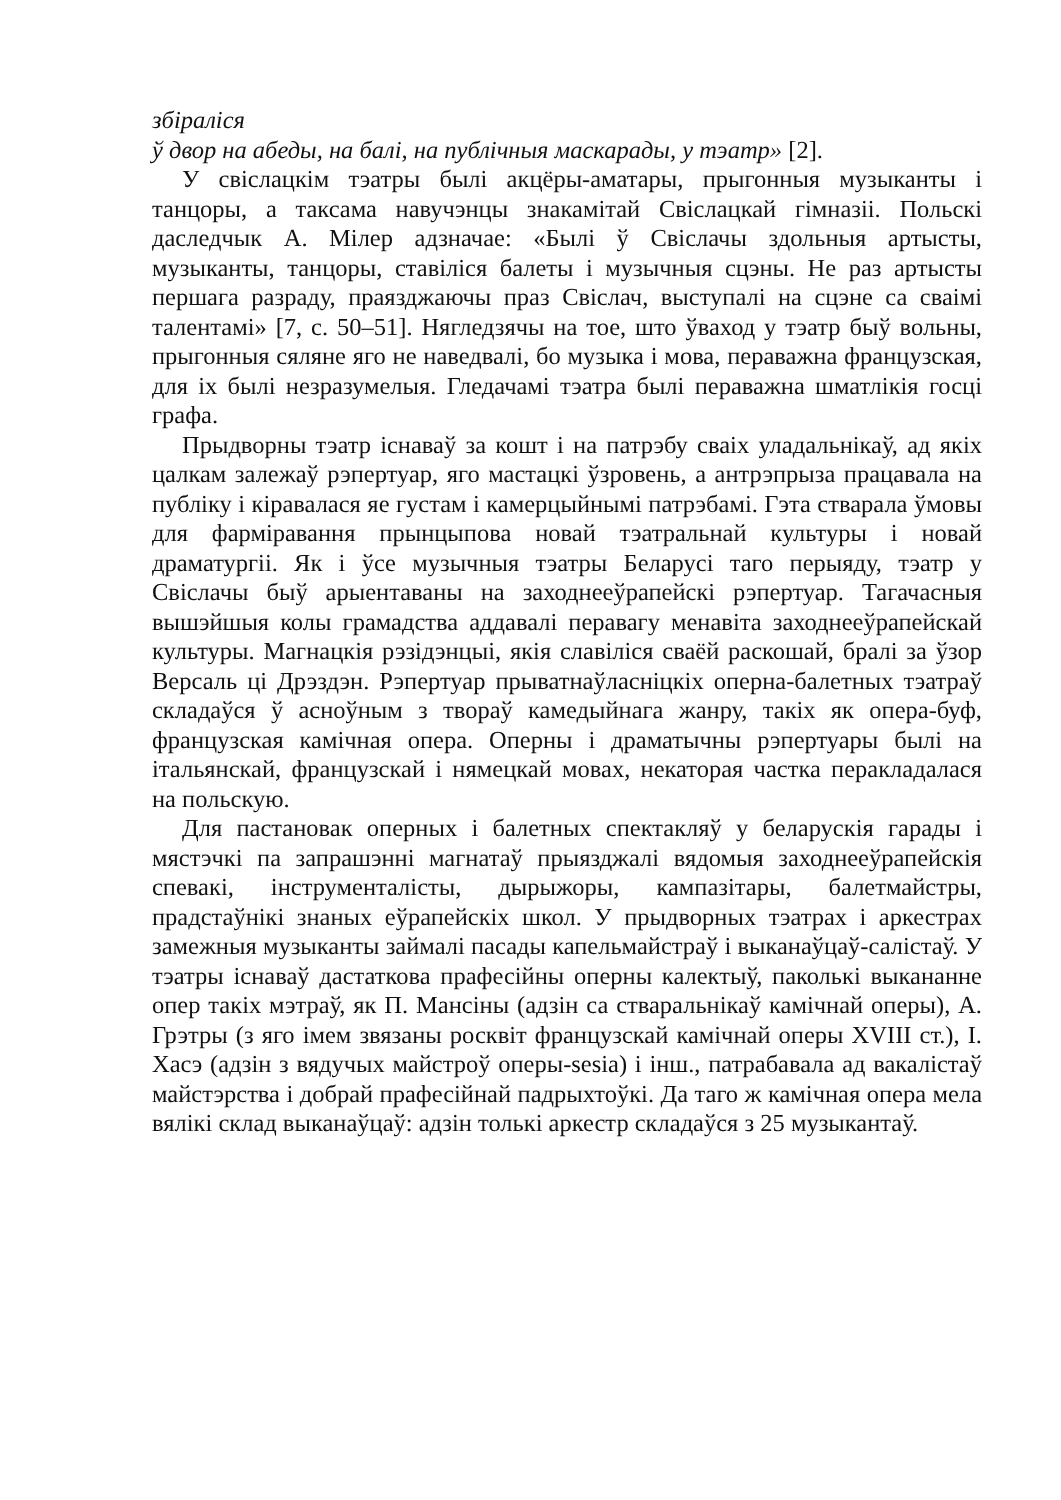збіраліся
ў двор на абеды, на балі, на публічныя маскарады, у тэатр» [2].
У свіслацкім тэатры былі акцёры-аматары, прыгонныя музыканты і танцоры, а таксама навучэнцы знакамітай Свіслацкай гімназіі. Польскі даследчык А. Мілер адзначае: «Былі ў Свіслачы здольныя артысты, музыканты, танцоры, ставіліся балеты і музычныя сцэны. Не раз артысты першага разраду, праязджаючы праз Свіслач, выступалі на сцэне са сваімі талентамі» [7, с. 50–51]. Нягледзячы на тое, што ўваход у тэатр быў вольны, прыгонныя сяляне яго не наведвалі, бо музыка і мова, пераважна французская, для іх былі незразумелыя. Гледачамі тэатра былі пераважна шматлікія госці графа.
Прыдворны тэатр існаваў за кошт і на патрэбу сваіх уладальнікаў, ад якіх цалкам залежаў рэпертуар, яго мастацкі ўзровень, а антрэпрыза працавала на публіку і кіравалася яе густам і камерцыйнымі патрэбамі. Гэта стварала ўмовы для фарміравання прынцыпова новай тэатральнай культуры і новай драматургіі. Як і ўсе музычныя тэатры Беларусі таго перыяду, тэатр у Свіслачы быў арыентаваны на заходнееўрапейскі рэпертуар. Тагачасныя вышэйшыя колы грамадства аддавалі перавагу менавіта заходнееўрапейскай культуры. Магнацкія рэзідэнцыі, якія славіліся сваёй раскошай, бралі за ўзор Версаль ці Дрэздэн. Рэпертуар прыватнаўласніцкіх оперна-балетных тэатраў складаўся ў асноўным з твораў камедыйнага жанру, такіх як опера-буф, французская камічная опера. Оперны і драматычны рэпертуары былі на італьянскай, французскай і нямецкай мовах, некаторая частка перакладалася на польскую.
Для пастановак оперных і балетных спектакляў у беларускія гарады і мястэчкі па запрашэнні магнатаў прыязджалі вядомыя заходнееўрапейскія спевакі, інструменталісты, дырыжоры, кампазітары, балетмайстры, прадстаўнікі знаных еўрапейскіх школ. У прыдворных тэатрах і аркестрах замежныя музыканты займалі пасады капельмайстраў і выканаўцаў-салістаў. У тэатры існаваў дастаткова прафесійны оперны калектыў, паколькі выкананне опер такіх мэтраў, як П. Мансіны (адзін са стваральнікаў камічнай оперы), А. Грэтры (з яго імем звязаны росквіт французскай камічнай оперы XVIII ст.), І. Хасэ (адзін з вядучых майстроў оперы-sesia) і інш., патрабавала ад вакалістаў майстэрства і добрай прафесійнай падрыхтоўкі. Да таго ж камічная опера мела вялікі склад выканаўцаў: адзін толькі аркестр складаўся з 25 музыкантаў.